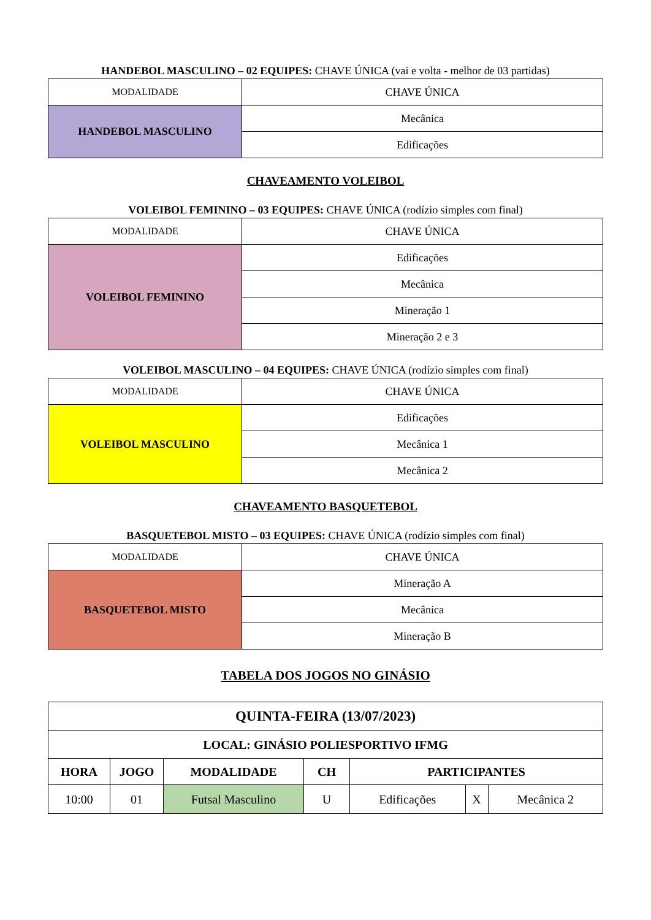HANDEBOL MASCULINO – 02 EQUIPES: CHAVE ÚNICA (vai e volta - melhor de 03 partidas)
| MODALIDADE | CHAVE ÚNICA |
| HANDEBOL MASCULINO | Mecânica |
| | Edificações |
CHAVEAMENTO VOLEIBOL
VOLEIBOL FEMININO – 03 EQUIPES: CHAVE ÚNICA (rodízio simples com final)
| MODALIDADE | CHAVE ÚNICA |
| VOLEIBOL FEMININO | Edificações |
| | Mecânica |
| | Mineração 1 |
| | Mineração 2 e 3 |
VOLEIBOL MASCULINO – 04 EQUIPES: CHAVE ÚNICA (rodízio simples com final)
| MODALIDADE | CHAVE ÚNICA |
| VOLEIBOL MASCULINO | Edificações |
| | Mecânica 1 |
| | Mecânica 2 |
CHAVEAMENTO BASQUETEBOL
BASQUETEBOL MISTO – 03 EQUIPES: CHAVE ÚNICA (rodízio simples com final)
| MODALIDADE | CHAVE ÚNICA |
| BASQUETEBOL MISTO | Mineração A |
| | Mecânica |
| | Mineração B |
TABELA DOS JOGOS NO GINÁSIO
| QUINTA-FEIRA (13/07/2023) | | | | | | |
| --- | --- | --- | --- | --- | --- | --- |
| LOCAL: GINÁSIO POLIESPORTIVO IFMG | | | | | | |
| HORA | JOGO | MODALIDADE | CH | PARTICIPANTES | | |
| 10:00 | 01 | Futsal Masculino | U | Edificações | X | Mecânica 2 |